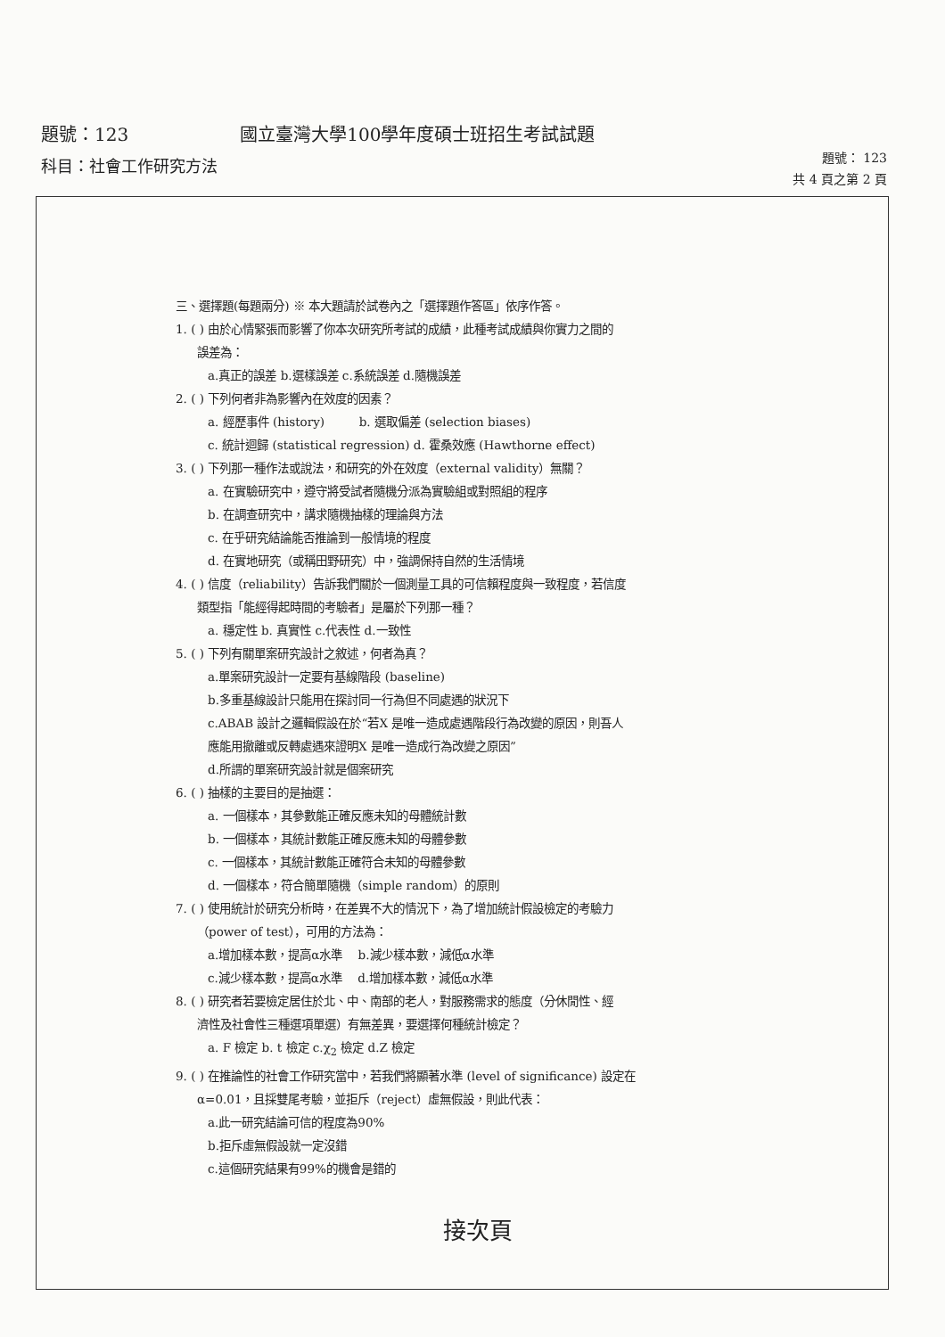題號：123 國立臺灣大學100學年度碩士班招生考試試題
科目：社會工作研究方法
題號： 123
共 4 頁之第 2 頁
三、選擇題(每題兩分) ※ 本大題請於試卷內之「選擇題作答區」依序作答。
1. ( ) 由於心情緊張而影響了你本次研究所考試的成績，此種考試成績與你實力之間的
誤差為：
a.真正的誤差 b.選樣誤差 c.系統誤差 d.隨機誤差
2. ( ) 下列何者非為影響內在效度的因素？
a. 經歷事件 (history) b. 選取偏差 (selection biases)
c. 統計迴歸 (statistical regression) d. 霍桑效應 (Hawthorne effect)
3. ( ) 下列那一種作法或說法，和研究的外在效度（external validity）無關？
a. 在實驗研究中，遵守將受試者隨機分派為實驗組或對照組的程序
b. 在調查研究中，講求隨機抽樣的理論與方法
c. 在乎研究結論能否推論到一般情境的程度
d. 在實地研究（或稱田野研究）中，強調保持自然的生活情境
4. ( ) 信度（reliability）告訴我們關於一個測量工具的可信賴程度與一致程度，若信度
類型指「能經得起時間的考驗者」是屬於下列那一種？
a. 穩定性 b. 真實性 c.代表性 d.一致性
5. ( ) 下列有關單案研究設計之敘述，何者為真？
a.單案研究設計一定要有基線階段 (baseline)
b.多重基線設計只能用在探討同一行為但不同處遇的狀況下
c.ABAB 設計之邏輯假設在於“若X 是唯一造成處遇階段行為改變的原因，則吾人
應能用撤離或反轉處遇來證明X 是唯一造成行為改變之原因”
d.所謂的單案研究設計就是個案研究
6. ( ) 抽樣的主要目的是抽選：
a. 一個樣本，其參數能正確反應未知的母體統計數
b. 一個樣本，其統計數能正確反應未知的母體參數
c. 一個樣本，其統計數能正確符合未知的母體參數
d. 一個樣本，符合簡單隨機（simple random）的原則
7. ( ) 使用統計於研究分析時，在差異不大的情況下，為了增加統計假設檢定的考驗力
（power of test），可用的方法為：
a.增加樣本數，提高α水準 b.減少樣本數，減低α水準
c.減少樣本數，提高α水準 d.增加樣本數，減低α水準
8. ( ) 研究者若要檢定居住於北、中、南部的老人，對服務需求的態度（分休閒性、經
濟性及社會性三種選項單選）有無差異，要選擇何種統計檢定？
a. F 檢定 b. t 檢定 c.χ<sub>2</sub> 檢定 d.Z 檢定
9. ( ) 在推論性的社會工作研究當中，若我們將顯著水準 (level of significance) 設定在
α=0.01，且採雙尾考驗，並拒斥（reject）虛無假設，則此代表：
a.此一研究結論可信的程度為90%
b.拒斥虛無假設就一定沒錯
c.這個研究結果有99%的機會是錯的
接次頁